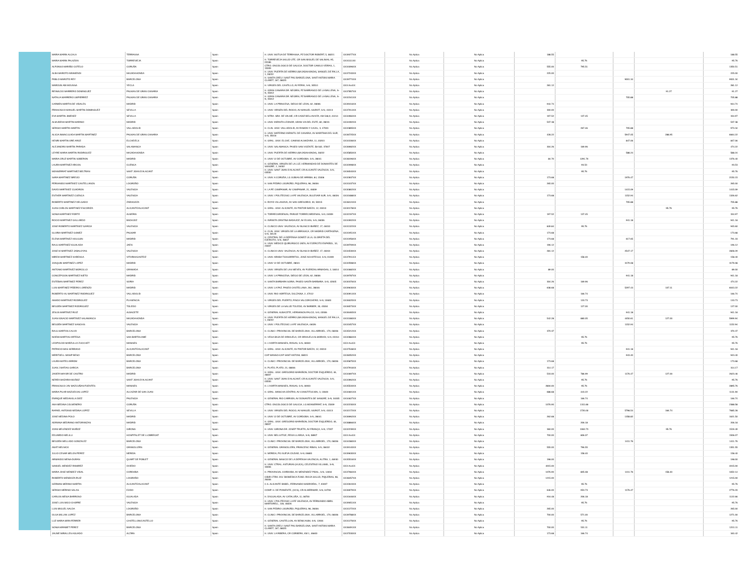| MARIA MARIN ALCALA | TERRASSA | Spain | H. UNIV. MUTUA DE TERRASSA, PZ DOCTOR ROBERT, 5, 08221 | XXX9277XX | No Aplica | No Aplica | 188.55 | | | | 188.55 |
| MARIA MARIN PALAZON | TORREVIEJA | Spain | H. TORREVIEJA SALUD UTE, CR SAN MIGUEL DE SALINAS, 95, 03186 | XXX1111XX | No Aplica | No Aplica | | 95.76 | | | 95.76 |
| ALFONSO MARIÑO COTELO | CORUÑA | Spain | CTRO. ONCOLOGICO DE GALICIA, DOCTOR CAMILO VEIRAS, 1, 15009 | XXX4096XX | No Aplica | No Aplica | 555.00 | 795.51 | | | 1350.51 |
| ALBA MAROTO ARAMENDI | MAJADAHONDA | Spain | H. UNIV. PUERTA DE HIERRO (MAJADAHONDA), MANUEL DE FALLA, 1, 28222 | XXX7240XX | No Aplica | No Aplica | 225.00 | | | | 225.00 |
| PABLO MAROTO REY | BARCELONA | Spain | H. SANTA CREU I SANT PAU BARCELONA, SANT ANTONI MARIA CLARET, 167, 08025 | XXX9774XX | No Aplica | No Aplica | | | 9001.34 | | 9001.34 |
| MAROUN ABI MOUSSA | YECLA | Spain | H. VIRGEN DEL CASTILLO, AV FERIA, S-N, 30510 | XXX AxxXX | No Aplica | No Aplica | 281.12 | | | | 281.12 |
| REINALDO MARRERO DOMINGUEZ | PALMAS DE GRAN CANARIA | Spain | H. GRAN CANARIA DR. NEGRIN, PZ BARRANCO DE LA BALLENA, S-N, 35012 | XXX7857XX | No Aplica | No Aplica | | | | 91.27 | 91.27 |
| NATALIA MARRERO UMPIERREZ | PALMAS DE GRAN CANARIA | Spain | H. GRAN CANARIA DR. NEGRIN, PZ BARRANCO DE LA BALLENA, S-N, 35012 | XXX2341XX | No Aplica | No Aplica | | | 705.88 | | 705.88 |
| CARMEN MARTIN DE VIDALES | MADRID | Spain | H. UNIV. LA PRINCESA, DIEGO DE LEON, 62, 28006 | XXX9416XX | No Aplica | No Aplica | 944.74 | | | | 944.74 |
| FRANCISCO MANUEL MARTIN DOMINGUEZ | SEVILLA | Spain | H. UNIV. VIRGEN DEL ROCIO, AV MANUEL SIUROT, S-N, 41013 | XXX7014XX | No Aplica | No Aplica | 300.00 | | | | 300.00 |
| EVA MARTIN JIMENEZ | SEVILLA | Spain | H. NTRA. SRA. DE VALME, CR CADIZ BELLAVISTA, KM 548,9, 41014 | XXX4984XX | No Aplica | No Aplica | 197.52 | 137.45 | | | 334.97 |
| ALMUDENA MARTIN MARINO | MADRID | Spain | H. UNIV. INFANTA LEONOR, GRAN VIA DEL ESTE, 80, 28031 | XXX4392XX | No Aplica | No Aplica | 537.38 | | | | 537.38 |
| SERGIO MARTIN MARTIN | VALLADOLID | Spain | H. CLIN. UNIV. VALLADOLID, AV RAMON Y CAJAL, 3, 47003 | XXX3895XX | No Aplica | No Aplica | | 267.46 | 705.88 | | 973.34 |
| ALICIA INMACULADA MARTIN MARTINEZ | PALMAS DE GRAN CANARIA | Spain | H. UNIV. MATERNO INFANTIL DE CANARIA, AV MARITIMA DEL SUR, S-N, 35016 | XXX6725XX | No Aplica | No Aplica | 428.22 | | 5947.05 | 288.95 | 6664.22 |
| HENRI MARTIN ORE ARCE | ELCHE/ELX | Spain | H. GRAL. UNIV. ELCHE, CAMINO ALMAZARA, 11, 03203 | XXX4336XX | No Aplica | No Aplica | | | 847.06 | | 847.06 |
| ALEJANDRO MARTIN PARADA | SALAMANCA | Spain | H. UNIV. SALAMANCA, PASEO SAN VICENTE, 58-182, 37007 | XXX6982XX | No Aplica | No Aplica | 304.26 | 169.96 | | | 474.22 |
| LEYRE MARIA MARTIN RODRIGUEZ | MAJADAHONDA | Spain | H. UNIV. PUERTA DE HIERRO (MAJADAHONDA), 28222 | XXX5850XX | No Aplica | No Aplica | | | 588.24 | | 588.24 |
| MARIA CRUZ MARTIN SOBERON | MADRID | Spain | H. UNIV 12 DE OCTUBRE, AV CORDOBA, S-N, 28041 | XXX8196XX | No Aplica | No Aplica | 84.70 | 1291.70 | | | 1376.40 |
| LAURA MARTINEZ ARCOS | CUENCA | Spain | H. GENERAL VIRGEN DE LA LUZ, HERMANDAD DE DONANTES DE SANGRE, 1, 16002 | XXX2098XX | No Aplica | No Aplica | | 93.53 | | | 93.53 |
| MONSERRAT MARTINEZ BELTRAN | SANT JOAN D'ALACANT | Spain | H. UNIV. SANT JOAN D'ALACANT, CR ALICANTE VALENCIA, S-N, 03550 | XXX6540XX | No Aplica | No Aplica | | 95.76 | | | 95.76 |
| SARA MARTINEZ BREIJO | CORUÑA | Spain | H. UNIV. A CORUÑA, LG XUBIAS DE ARRIBA, 84, 15006 | XXX2837XX | No Aplica | No Aplica | 173.68 | | 1976.47 | | 2150.15 |
| FERNANDO MARTINEZ CASTELLANOS | LOGROÑO | Spain | H. SAN PEDRO LOGROÑO, PIQUERAS, 98, 26006 | XXX1037XX | No Aplica | No Aplica | 265.00 | | | | 265.00 |
| DAVID MARTINEZ CUADRON | VALENCIA | Spain | H. LA FE CAMPANAR, AV CAMPANAR, 21, 46009 | XXX0802XX | No Aplica | No Aplica | | | 1415.09 | | 1415.09 |
| ESTHER MARTINEZ CUENCA | VALENCIA | Spain | H. UNIV. I POLITECNIC LA FE VALENCIA, BULEVAR SUR, S-N, 46026 | XXX3488XX | No Aplica | No Aplica | 173.68 | | 1152.94 | | 1326.62 |
| ROBERTO MARTINEZ DELGADO | ZARAGOZA | Spain | H. ROYO VILLANOVA, AV SAN GREGORIO, 30, 50015 | XXX8124XX | No Aplica | No Aplica | | | 705.88 | | 705.88 |
| JUAN CARLOS MARTINEZ ESCORIZA | ALICANTE/ALACANT | Spain | H. GRAL. UNIV. ALICANTE, AV PINTOR BAEZA, 12, 03010 | XXX0178XX | No Aplica | No Aplica | | | | 95.76 | 95.76 |
| SONIA MARTINEZ FORTE | ALMERIA | Spain | H. TORRECARDENAS, PARAJE TORRECARDENAS, S-N, 04009 | XXX2197XX | No Aplica | No Aplica | 197.52 | 137.45 | | | 334.97 |
| ROCIO MARTINEZ GALLARDO | BADAJOZ | Spain | H. INFANTA CRISTINA BADAJOZ, AV ELVAS, S-N, 06006 | XXX4902XX | No Aplica | No Aplica | | | 941.18 | | 941.18 |
| JOSE ROBERTO MARTINEZ GARCIA | VALENCIA | Spain | H. CLINICO UNIV. VALENCIA, AV BLASCO IBAÑEZ, 17, 46010 | XXX1322XX | No Aplica | No Aplica | 849.84 | 95.76 | | | 945.60 |
| GLORIA MARTINEZ GOMEZ | PALMAR | Spain | H. CLIN. UNIV. VIRGEN DE LA ARRIXACA, CR MADRID CARTAGENA, S-N, 30120 | XXX1951XX | No Aplica | No Aplica | 173.68 | | | | 173.68 |
| ELENA MARTINEZ HOLGUIN | MADRID | Spain | H. CENTRAL DE LA DEFENSA GOMEZ ULLA, GLORIETA DEL EJERCITO, S-N, 28047 | XXX1956XX | No Aplica | No Aplica | 173.68 | | 617.65 | | 791.33 |
| RAUL MARTINEZ IGUALADA | JAEN | Spain | H. UNIV. MEDICO QUIRURGICO JAEN, AV EJERCITO ESPAÑOL, 10, 23007 | XXX9709XX | No Aplica | No Aplica | 196.12 | | | | 196.12 |
| JOSE M MARTINEZ JABALOYAS | VALENCIA | Spain | H. CLINICO UNIV. VALENCIA, AV BLASCO IBAÑEZ, 17, 46010 | XXX4530XX | No Aplica | No Aplica | 281.12 | | 2547.17 | | 2828.29 |
| MIREIA MARTINEZ KAREAGA | VITORIA/GASTEIZ | Spain | H. UNIV. ARABA TXAGORRITXU, JOSE ACHOTEGUI, S-N, 01009 | XXX7911XX | No Aplica | No Aplica | | 158.40 | | | 158.40 |
| JOAQUIN MARTINEZ LOPEZ | MADRID | Spain | H. UNIV 12 DE OCTUBRE, 28041 | XXX2598XX | No Aplica | No Aplica | | | 3179.08 | | 3179.08 |
| ANTONIO MARTINEZ MORCILLO | GRANADA | Spain | H. UNIV. VIRGEN DE LAS NIEVES, AV FUERZAS ARMADAS, 2, 18014 | XXX4682XX | No Aplica | No Aplica | 89.00 | | | | 89.00 |
| CONCEPCION MARTINEZ NIETO | MADRID | Spain | H. UNIV. LA PRINCESA, DIEGO DE LEON, 62, 28006 | XXX9787XX | No Aplica | No Aplica | | | 941.18 | | 941.18 |
| ESTEBAN MARTINEZ PEREZ | SORIA | Spain | H. SANTA BARBARA SORIA, PASEO SANTA BARBARA, S-N, 42005 | XXX0376XX | No Aplica | No Aplica | 304.26 | 169.96 | | | 474.22 |
| LUIS MARTINEZ PIÑEIRO LORENZO | MADRID | Spain | H. UNIV. LA PAZ, PASEO CASTELLANA, 261, 28046 | XXX9630XX | No Aplica | No Aplica | 638.68 | | 5297.43 | 107.11 | 6043.22 |
| ROBERTO HU MARTINEZ RODRIGUEZ | VALLADOLID | Spain | H. UNIV. RIO HORTEGA, DULZAINA, 2, 47012 | XXX0914XX | No Aplica | No Aplica | | 166.74 | | | 166.74 |
| AMADO MARTINEZ RODRIGUEZ | PLASENCIA | Spain | H. VIRGEN DEL PUERTO, FINCA VALCORCHERO, S-N, 10600 | XXX6025XX | No Aplica | No Aplica | | 133.73 | | | 133.73 |
| BEGOÑA MARTINEZ RODRIGUEZ | TOLEDO | Spain | H. VIRGEN DE LA SALUD TOLEDO, AV BARBER, 30, 45004 | XXX6573XX | No Aplica | No Aplica | | 127.00 | | | 127.00 |
| JESUS MARTINEZ RUIZ | ALBACETE | Spain | H. GENERAL ALBACETE, HERMANOS FALCO, S-N, 02006 | XXX6465XX | No Aplica | No Aplica | | | 941.18 | | 941.18 |
| JUAN IGNACIO MARTINEZ SALAMANCA | MAJADAHONDA | Spain | H. UNIV. PUERTA DE HIERRO (MAJADAHONDA), MANUEL DE FALLA, 1, 28222 | XXX1080XX | No Aplica | No Aplica | 542.28 | 880.05 | 4450.61 | 127.00 | 5999.94 |
| BEGOÑA MARTINEZ SANCHIS | VALENCIA | Spain | H. UNIV. I POLITECNIC LA FE VALENCIA, 46026 | XXX3457XX | No Aplica | No Aplica | | | 1152.94 | | 1152.94 |
| RAUL MARTOS CALVO | BARCELONA | Spain | H. CLINIC I PROVINCIAL DE BARCELONA, VILLARROEL, 170, 08036 | XXX5212XX | No Aplica | No Aplica | 370.37 | | | | 370.37 |
| NOEMI MARTOS ORTEGA | SAN BARTOLOME | Spain | H. VEGA BAJA DE ORIHUELA, CR ORIHUELA ALMORADI, S-N, 03314 | XXX2884XX | No Aplica | No Aplica | | 95.76 | | | 95.76 |
| LEOPOLDO MARZULLO ZUCCHET | MANISES | Spain | H. L'HORTA MANISES, ROSAS, S-N, 46940 | XXX AxxXX | No Aplica | No Aplica | | 95.76 | | | 95.76 |
| PATRICIO MAS SERRANO | ALICANTE/ALACANT | Spain | H. GRAL. UNIV. ALICANTE, AV PINTOR BAEZA, 12, 03010 | XXX7548XX | No Aplica | No Aplica | | | 941.18 | | 941.18 |
| MERITXELL MASIP BESO | BARCELONA | Spain | CAP MANSO-CAP SANT ANTONI, 08015 | XXX8352XX | No Aplica | No Aplica | | | 943.40 | | 943.40 |
| LAURA MATEU ARROM | BARCELONA | Spain | H. CLINIC I PROVINCIAL DE BARCELONA, VILLARROEL, 170, 08036 | XXX5875XX | No Aplica | No Aplica | 173.68 | | | | 173.68 |
| JUAN J MATIAS GARCIA | BARCELONA | Spain | H. PLATO, PLATO, 21, 08006 | XXX7916XX | No Aplica | No Aplica | 314.17 | | | | 314.17 |
| JAVIER MAYOR DE CASTRO | MADRID | Spain | H. GRAL. UNIV. GREGORIO MARAÑON, DOCTOR ESQUERDO, 46, 28007 | XXX4697XX | No Aplica | No Aplica | 533.00 | 786.99 | 1176.47 | 127.00 | 2623.46 |
| NEREA MAZARIA MUÑOZ | SANT JOAN D'ALACANT | Spain | H. UNIV. SANT JOAN D'ALACANT, CR ALICANTE VALENCIA, S-N, 03550 | XXX3962XX | No Aplica | No Aplica | | 95.76 | | | 95.76 |
| FRANCISCO JAV MAZCUÑAN FUENTES | MANISES | Spain | H. L'HORTA MANISES, ROSAS, S-N, 46940 | XXX5540XX | No Aplica | No Aplica | 2800.00 | 95.76 | | | 2895.76 |
| MARIA PILAR MAZUECOS LOPEZ | ALCAZAR DE SAN JUAN | Spain | H. GRAL. MANCHA CENTRO, AV CONSTITUCION, 3, 13600 | XXX4601XX | No Aplica | No Aplica | 688.68 | 443.22 | | | 1131.90 |
| ENRIQUE MEDIAVILLA DIEZ | PALENCIA | Spain | H. GENERAL RIO CARRION, AV DONANTES DE SANGRE, S-N, 34005 | XXX4627XX | No Aplica | No Aplica | | 166.74 | | | 166.74 |
| ANA MEDINA COLMENERO | CORUÑA | Spain | CTRO. ONCOLOGICO DE GALICIA, LG MONSERRAT, S-N, 15009 | XXX2230XX | No Aplica | No Aplica | 1076.90 | 1311.68 | | | 2388.58 |
| RAFAEL ANTONIO MEDINA LOPEZ | SEVILLA | Spain | H. UNIV. VIRGEN DEL ROCIO, AV MANUEL SIUROT, S-N, 41013 | XXX2172XX | No Aplica | No Aplica | | 1720.00 | 5798.54 | 166.74 | 7685.28 |
| JOSE MEDINA POLO | MADRID | Spain | H. UNIV 12 DE OCTUBRE, AV CORDOBA, S-N, 28041 | XXX6962XX | No Aplica | No Aplica | 262.68 | | 1358.82 | | 1621.50 |
| ADRIANA MEDRANO ANTORANZAS | MADRID | Spain | H. GRAL. UNIV. GREGORIO MARAÑON, DOCTOR ESQUERDO, 46, 28007 | XXX8866XX | No Aplica | No Aplica | | 206.18 | | | 206.18 |
| JOAN MELENDEZ MUÑOZ | GIRONA | Spain | H. UNIV. GIRONA DR. JOSEP TRUETA, AV FRANÇA, S-N, 17007 | XXX2239XX | No Aplica | No Aplica | 360.00 | 1063.73 | | 95.76 | 1519.49 |
| EDUARDO MELILLI | HOSPITALET DE LLOBREGAT | Spain | H. UNIV. BELLVITGE, FEIXA LLARGA, S-N, 08907 | XXX AxxXX | No Aplica | No Aplica | 700.00 | 806.07 | | | 1506.07 |
| BEGOÑA MELLADO GONZALEZ | BARCELONA | Spain | H. CLINIC I PROVINCIAL DE BARCELONA, VILLARROEL, 170, 08036 | XXX4380XX | No Aplica | No Aplica | | | 1411.76 | | 1411.76 |
| ANAT MELNICK | GRANOLLERS | Spain | H. GENERAL GRANOLLERS, FRANCESC RIBAS, S-N, 08402 | XXX9140XX | No Aplica | No Aplica | 555.00 | 796.55 | | | 1351.55 |
| JULIO CESAR MELON PEREZ | MERIDA | Spain | H. MERIDA, PG NUEVA CIUDAD, S-N, 06800 | XXX9630XX | No Aplica | No Aplica | | 158.40 | | | 158.40 |
| ARMANDO MENA-DURAN | QUART DE POBLET | Spain | H. GENERAL BASICO DE LA DEFENSA VALENCIA, ALITRA, 1, 46930 | XXX5516XX | No Aplica | No Aplica | 198.00 | | | | 198.00 |
| SAMUEL MENDEZ RAMIREZ | OVIEDO | Spain | H. UNIV. CTRAL. ASTURIAS (HUCA), CELESTINO VILLAMIL, S-N, 33006 | XXX AxxXX | No Aplica | No Aplica | 4015.00 | | | | 4015.00 |
| MARIA JOSE MENDEZ VIDAL | CORDOBA | Spain | H. PROVINCIAL CORDOBA, AV MENENDEZ PIDAL, S-N, 14004 | XXX7084XX | No Aplica | No Aplica | 1076.90 | 805.08 | 1411.76 | 158.40 | 3452.14 |
| ROBERTO MENDOZA RUIZ | LOGROÑO | Spain | CIBIR CTRO. INV. BIOMEDICA FUND. RIOJA SALUD, PIQUERAS, 98, 26006 | XXX8457XX | No Aplica | No Aplica | 1215.00 | | | | 1215.00 |
| GERMAN MERINO MARTIN | ALICANTE/ALACANT | Spain | C.S. ALICANTE BABEL, FERNANDO MADROÑAL, 7, 03007 | XXX3043XX | No Aplica | No Aplica | | 95.76 | | | 95.76 |
| SERGIO MERINO SALAS | EJIDO | Spain | COMP. H. DE PONIENTE, (HCS), CR ALMERIMAR, S-N, 04700 | XXX6979XX | No Aplica | No Aplica | 646.00 | 953.73 | 1176.47 | | 2776.20 |
| CARLOS MESIA BARROSO | IGUALADA | Spain | H. D'IGUALADA, AV CATALUÑA, 11, 08700 | XXX1646XX | No Aplica | No Aplica | 916.48 | 206.18 | | | 1122.66 |
| JOSE LUIS MICO CHOFRE | VALENCIA | Spain | H. UNIV. I POLITECNIC LA FE VALENCIA, AV FERNANDO ABRIL MARTORELL, 106, 46026 | XXX9051XX | No Aplica | No Aplica | | 95.76 | | | 95.76 |
| LUIS MIGUEL NALDA | LOGROÑO | Spain | H. SAN PEDRO LOGROÑO, PIQUERAS, 98, 26006 | XXX1272XX | No Aplica | No Aplica | 265.00 | | | | 265.00 |
| OLGA MILLAN LOPEZ | BARCELONA | Spain | H. CLINIC I PROVINCIAL DE BARCELONA, VILLARROEL, 170, 08036 | XXX9788XX | No Aplica | No Aplica | 700.00 | 571.00 | | | 1271.00 |
| LUZ MARIA MIRA FERRER | CASTELLON/CASTELLO | Spain | H. GENERAL CASTELLON, AV BENICASIM, S-N, 12004 | XXX1276XX | No Aplica | No Aplica | | 95.76 | | | 95.76 |
| SONIA MIRABET PEREZ | BARCELONA | Spain | H. SANTA CREU I SANT PAU BARCELONA, SANT ANTONI MARIA CLARET, 167, 08025 | XXX8491XX | No Aplica | No Aplica | 700.00 | 531.11 | | | 1231.11 |
| JAUME MIRALLES AGUADO | ALZIRA | Spain | H. UNIV. LA RIBERA, CR CORBERA, KM 1, 46600 | XXX7030XX | No Aplica | No Aplica | 173.68 | 166.74 | | | 340.42 |